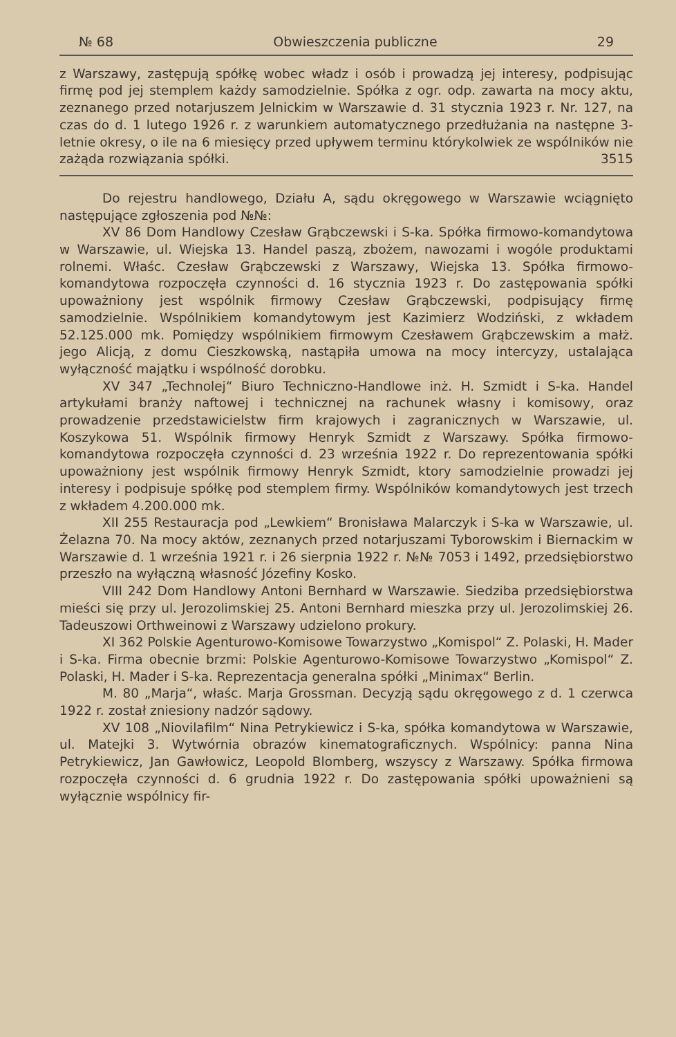№ 68 Obwieszczenia publiczne 29
z Warszawy, zastępują spółkę wobec władz i osób i prowadzą jej interesy, podpisując firmę pod jej stemplem każdy samodzielnie. Spółka z ogr. odp. zawarta na mocy aktu, zeznanego przed notarjuszem Jelnickim w Warszawie d. 31 stycznia 1923 r. Nr. 127, na czas do d. 1 lutego 1926 r. z warunkiem automatycznego przedłużania na następne 3-letnie okresy, o ile na 6 miesięcy przed upływem terminu którykolwiek ze wspólników nie zażąda rozwiązania spółki. 3515
Do rejestru handlowego, Działu A, sądu okręgowego w Warszawie wciągnięto następujące zgłoszenia pod №№:
XV 86 Dom Handlowy Czesław Grąbczewski i S-ka. Spółka firmowo-komandytowa w Warszawie, ul. Wiejska 13. Handel paszą, zbożem, nawozami i wogóle produktami rolnemi. Właśc. Czesław Grąbczewski z Warszawy, Wiejska 13. Spółka firmowo-komandytowa rozpoczęła czynności d. 16 stycznia 1923 r. Do zastępowania spółki upoważniony jest wspólnik firmowy Czesław Grąbczewski, podpisujący firmę samodzielnie. Wspólnikiem komandytowym jest Kazimierz Wodziński, z wkładem 52.125.000 mk. Pomiędzy wspólnikiem firmowym Czesławem Grąbczewskim a małż. jego Alicją, z domu Cieszkowską, nastąpiła umowa na mocy intercyzy, ustalająca wyłączność majątku i wspólność dorobku.
XV 347 „Technolej“ Biuro Techniczno-Handlowe inż. H. Szmidt i S-ka. Handel artykułami branży naftowej i technicznej na rachunek własny i komisowy, oraz prowadzenie przedstawicielstw firm krajowych i zagranicznych w Warszawie, ul. Koszykowa 51. Wspólnik firmowy Henryk Szmidt z Warszawy. Spółka firmowo-komandytowa rozpoczęła czynności d. 23 września 1922 r. Do reprezentowania spółki upoważniony jest wspólnik firmowy Henryk Szmidt, ktory samodzielnie prowadzi jej interesy i podpisuje spółkę pod stemplem firmy. Wspólników komandytowych jest trzech z wkładem 4.200.000 mk.
XII 255 Restauracja pod „Lewkiem“ Bronisława Malarczyk i S-ka w Warszawie, ul. Żelazna 70. Na mocy aktów, zeznanych przed notarjuszami Tyborowskim i Biernackim w Warszawie d. 1 września 1921 r. i 26 sierpnia 1922 r. №№ 7053 i 1492, przedsiębiorstwo przeszło na wyłączną własność Józefiny Kosko.
VIII 242 Dom Handlowy Antoni Bernhard w Warszawie. Siedziba przedsiębiorstwa mieści się przy ul. Jerozolimskiej 25. Antoni Bernhard mieszka przy ul. Jerozolimskiej 26. Tadeuszowi Orthweinowi z Warszawy udzielono prokury.
XI 362 Polskie Agenturowo-Komisowe Towarzystwo „Komispol“ Z. Polaski, H. Mader i S-ka. Firma obecnie brzmi: Polskie Agenturowo-Komisowe Towarzystwo „Komispol“ Z. Polaski, H. Mader i S-ka. Reprezentacja generalna spółki „Minimax“ Berlin.
M. 80 „Marja“, właśc. Marja Grossman. Decyzją sądu okręgowego z d. 1 czerwca 1922 r. został zniesiony nadzór sądowy.
XV 108 „Niovilafilm“ Nina Petrykiewicz i S-ka, spółka komandytowa w Warszawie, ul. Matejki 3. Wytwórnia obrazów kinematograficznych. Wspólnicy: panna Nina Petrykiewicz, Jan Gawłowicz, Leopold Blomberg, wszyscy z Warszawy. Spółka firmowa rozpoczęła czynności d. 6 grudnia 1922 r. Do zastępowania spółki upoważnieni są wyłącznie wspólnicy fir-